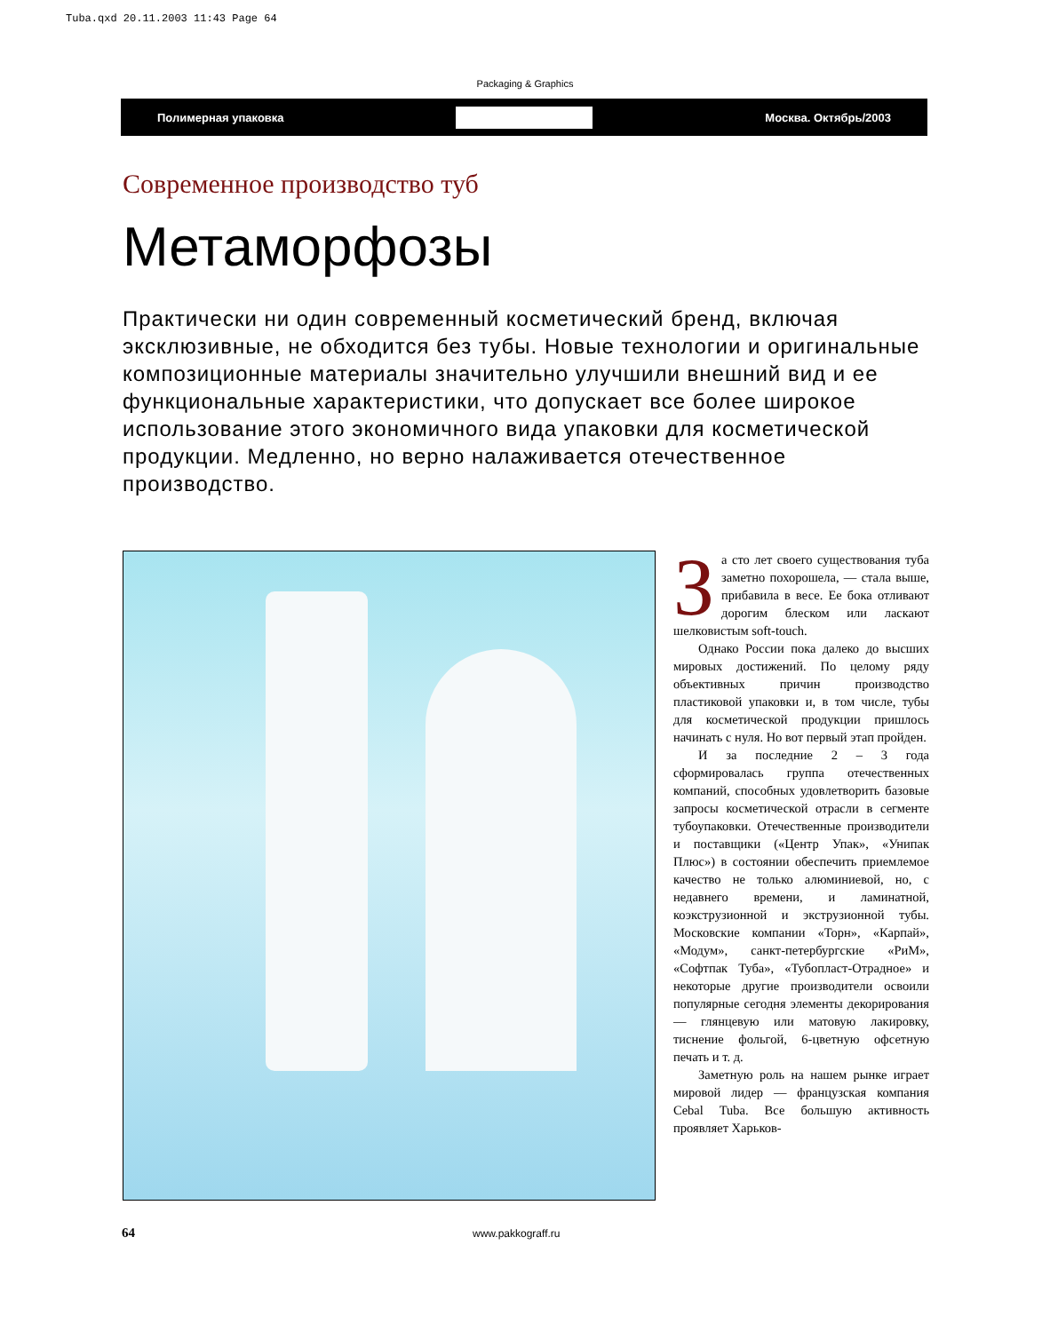Tuba.qxd 20.11.2003 11:43 Page 64
Packaging & Graphics
Полимерная упаковка Москва. Октябрь/2003
Современное производство туб
Метаморфозы
Практически ни один современный косметический бренд, включая эксклюзивные, не обходится без тубы. Новые технологии и оригинальные композиционные материалы значительно улучшили внешний вид и ее функциональные характеристики, что допускает все более широкое использование этого экономичного вида упаковки для косметической продукции. Медленно, но верно налаживается отечественное производство.
За сто лет своего существования туба заметно похорошела, — стала выше, прибавила в весе. Ее бока отливают дорогим блеском или ласкают шелковистым soft-touch.
Однако России пока далеко до высших мировых достижений. По целому ряду объективных причин производство пластиковой упаковки и, в том числе, тубы для косметической продукции пришлось начинать с нуля. Но вот первый этап пройден.
И за последние 2 – 3 года сформировалась группа отечественных компаний, способных удовлетворить базовые запросы косметической отрасли в сегменте тубоупаковки. Отечественные производители и поставщики («Центр Упак», «Унипак Плюс») в состоянии обеспечить приемлемое качество не только алюминиевой, но, с недавнего времени, и ламинатной, коэкструзионной и экструзионной тубы. Московские компании «Торн», «Карпай», «Модум», санкт-петербургские «РиМ», «Софтпак Туба», «Тубопласт-Отрадное» и некоторые другие производители освоили популярные сегодня элементы декорирования — глянцевую или матовую лакировку, тиснение фольгой, 6-цветную офсетную печать и т. д.
Заметную роль на нашем рынке играет мировой лидер — французская компания Cebal Tuba. Все большую активность проявляет Харьков-
64 www.pakkograff.ru